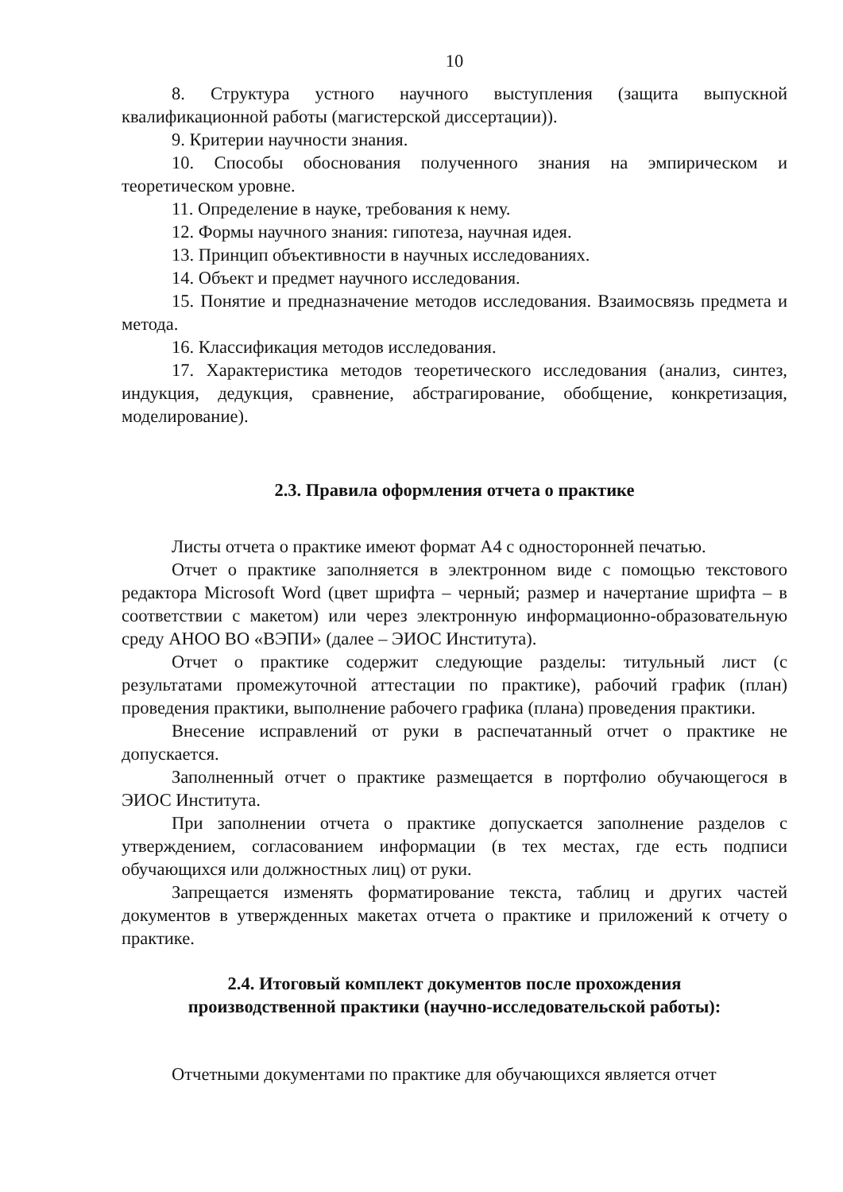10
8. Структура устного научного выступления (защита выпускной квалификационной работы (магистерской диссертации)).
9. Критерии научности знания.
10. Способы обоснования полученного знания на эмпирическом и теоретическом уровне.
11. Определение в науке, требования к нему.
12. Формы научного знания: гипотеза, научная идея.
13. Принцип объективности в научных исследованиях.
14. Объект и предмет научного исследования.
15. Понятие и предназначение методов исследования. Взаимосвязь предмета и метода.
16. Классификация методов исследования.
17. Характеристика методов теоретического исследования (анализ, синтез, индукция, дедукция, сравнение, абстрагирование, обобщение, конкретизация, моделирование).
2.3. Правила оформления отчета о практике
Листы отчета о практике имеют формат А4 с односторонней печатью.
Отчет о практике заполняется в электронном виде с помощью текстового редактора Microsoft Word (цвет шрифта – черный; размер и начертание шрифта – в соответствии с макетом) или через электронную информационно-образовательную среду АНОО ВО «ВЭПИ» (далее – ЭИОС Института).
Отчет о практике содержит следующие разделы: титульный лист (с результатами промежуточной аттестации по практике), рабочий график (план) проведения практики, выполнение рабочего графика (плана) проведения практики.
Внесение исправлений от руки в распечатанный отчет о практике не допускается.
Заполненный отчет о практике размещается в портфолио обучающегося в ЭИОС Института.
При заполнении отчета о практике допускается заполнение разделов с утверждением, согласованием информации (в тех местах, где есть подписи обучающихся или должностных лиц) от руки.
Запрещается изменять форматирование текста, таблиц и других частей документов в утвержденных макетах отчета о практике и приложений к отчету о практике.
2.4. Итоговый комплект документов после прохождения
производственной практики (научно-исследовательской работы):
Отчетными документами по практике для обучающихся является отчет